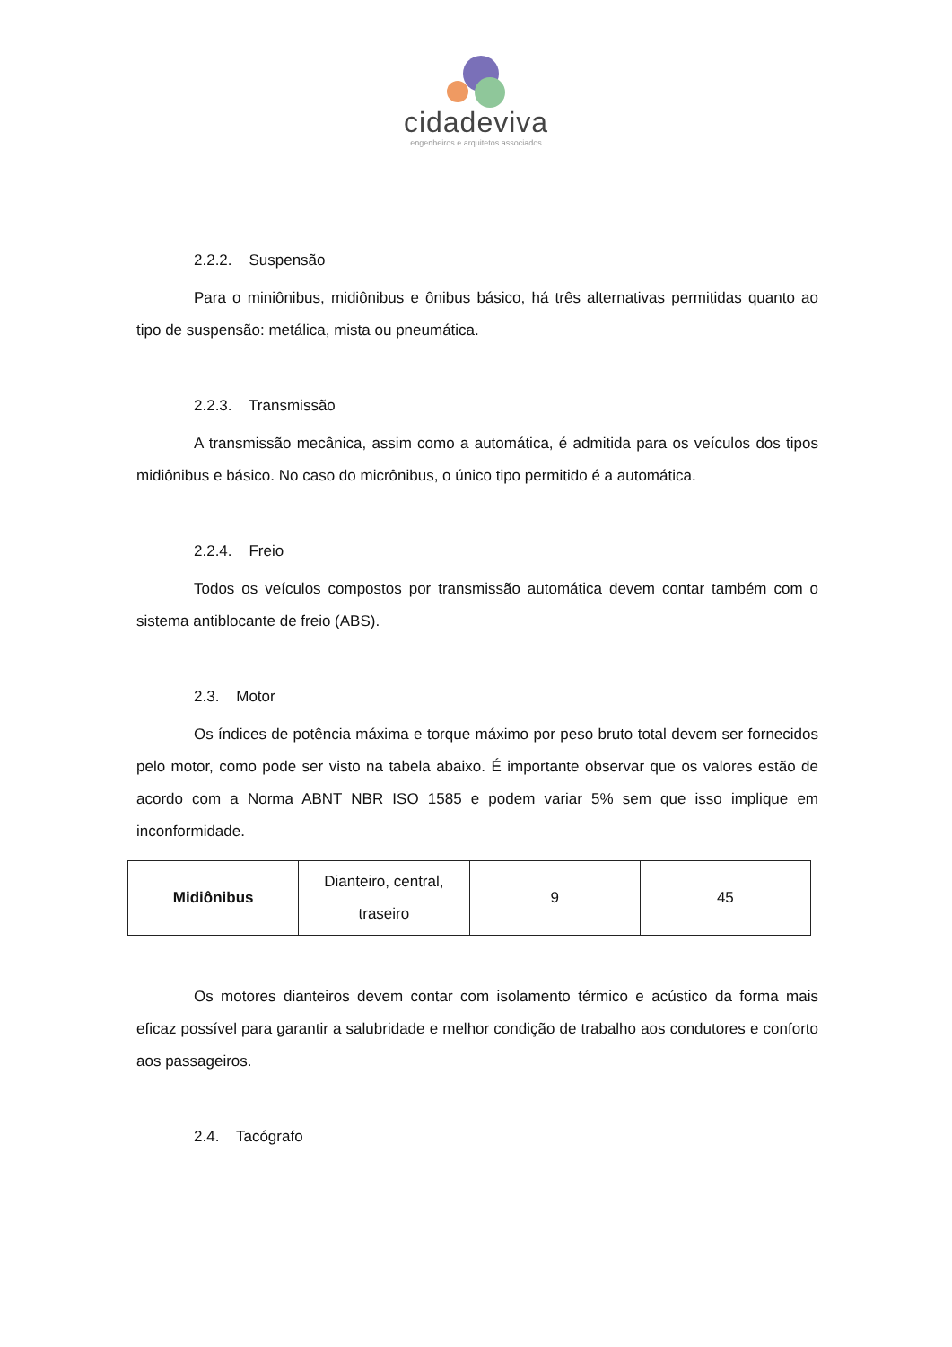cidadeviva
engenheiros e arquitetos associados
2.2.2. Suspensão
Para o miniônibus, midiônibus e ônibus básico, há três alternativas permitidas quanto ao tipo de suspensão: metálica, mista ou pneumática.
2.2.3. Transmissão
A transmissão mecânica, assim como a automática, é admitida para os veículos dos tipos midiônibus e básico. No caso do micrônibus, o único tipo permitido é a automática.
2.2.4. Freio
Todos os veículos compostos por transmissão automática devem contar também com o sistema antiblocante de freio (ABS).
2.3. Motor
Os índices de potência máxima e torque máximo por peso bruto total devem ser fornecidos pelo motor, como pode ser visto na tabela abaixo. É importante observar que os valores estão de acordo com a Norma ABNT NBR ISO 1585 e podem variar 5% sem que isso implique em inconformidade.
| Midiônibus | Dianteiro, central, traseiro | 9 | 45 |
Os motores dianteiros devem contar com isolamento térmico e acústico da forma mais eficaz possível para garantir a salubridade e melhor condição de trabalho aos condutores e conforto aos passageiros.
2.4. Tacógrafo